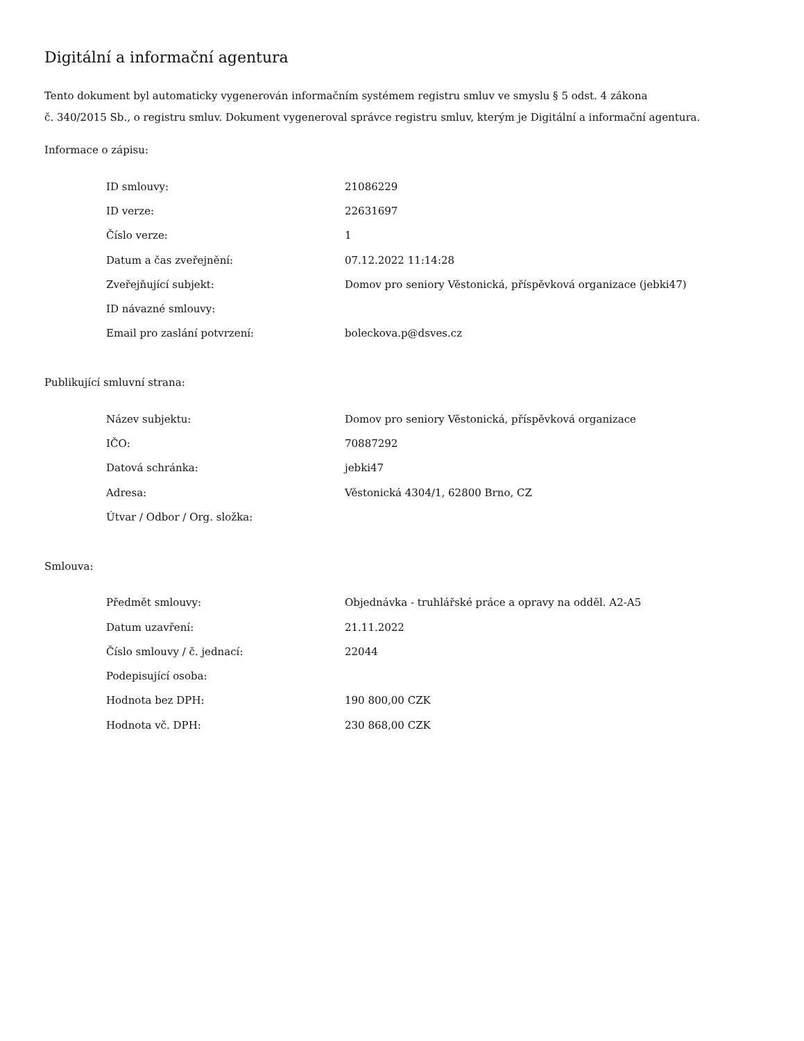Digitální a informační agentura
Tento dokument byl automaticky vygenerován informačním systémem registru smluv ve smyslu § 5 odst. 4 zákona
č. 340/2015 Sb., o registru smluv. Dokument vygeneroval správce registru smluv, kterým je Digitální a informační agentura.
Informace o zápisu:
| ID smlouvy: | 21086229 |
| ID verze: | 22631697 |
| Číslo verze: | 1 |
| Datum a čas zveřejnění: | 07.12.2022 11:14:28 |
| Zveřejňující subjekt: | Domov pro seniory Věstonická, příspěvková organizace (jebki47) |
| ID návazné smlouvy: | |
| Email pro zaslání potvrzení: | boleckova.p@dsves.cz |
Publikující smluvní strana:
| Název subjektu: | Domov pro seniory Věstonická, příspěvková organizace |
| IČO: | 70887292 |
| Datová schránka: | jebki47 |
| Adresa: | Věstonická 4304/1, 62800 Brno, CZ |
| Útvar / Odbor / Org. složka: | |
Smlouva:
| Předmět smlouvy: | Objednávka - truhlářské práce a opravy na odděl. A2-A5 |
| Datum uzavření: | 21.11.2022 |
| Číslo smlouvy / č. jednací: | 22044 |
| Podepisující osoba: | |
| Hodnota bez DPH: | 190 800,00 CZK |
| Hodnota vč. DPH: | 230 868,00 CZK |